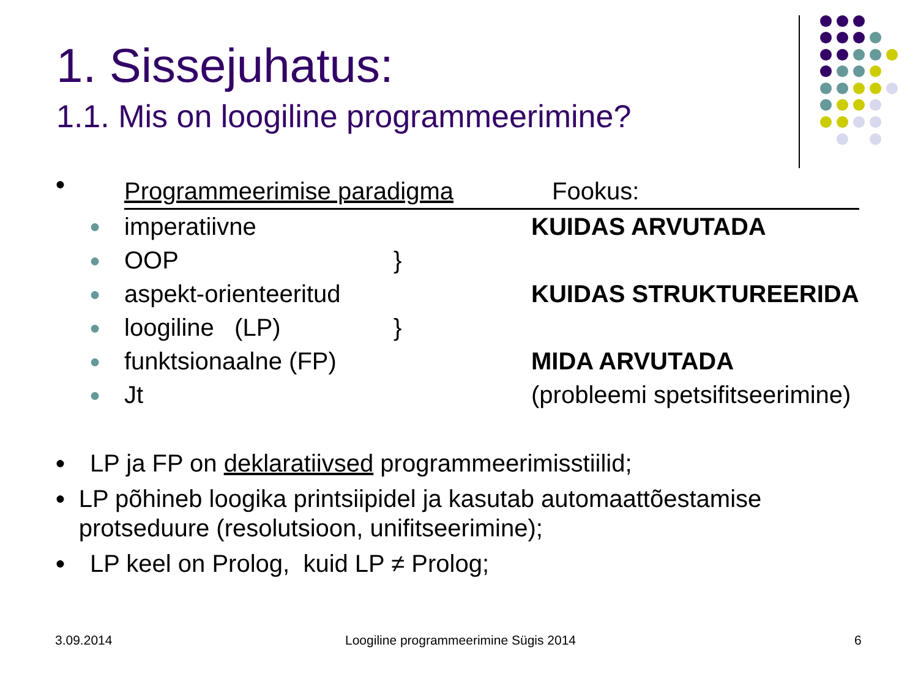1. Sissejuhatus:
1.1. Mis on loogiline programmeerimine?
| ● | Programmeerimise paradigma Fookus: | | |
| ● | imperatiivne | | KUIDAS ARVUTADA |
| ● | OOP | } | |
| ● | aspekt-orienteeritud | | KUIDAS STRUKTUREERIDA |
| ● | loogiline (LP) | } | |
| ● | funktsionaalne (FP) | | MIDA ARVUTADA |
| ● | Jt | | (probleemi spetsifitseerimine) |
● LP ja FP on deklaratiivsed programmeerimisstiilid;
● LP põhineb loogika printsiipidel ja kasutab automaattõestamise protseduure (resolutsioon, unifitseerimine);
● LP keel on Prolog, kuid LP ≠ Prolog;
3.09.2014
Loogiline programmeerimine Sügis 2014
6